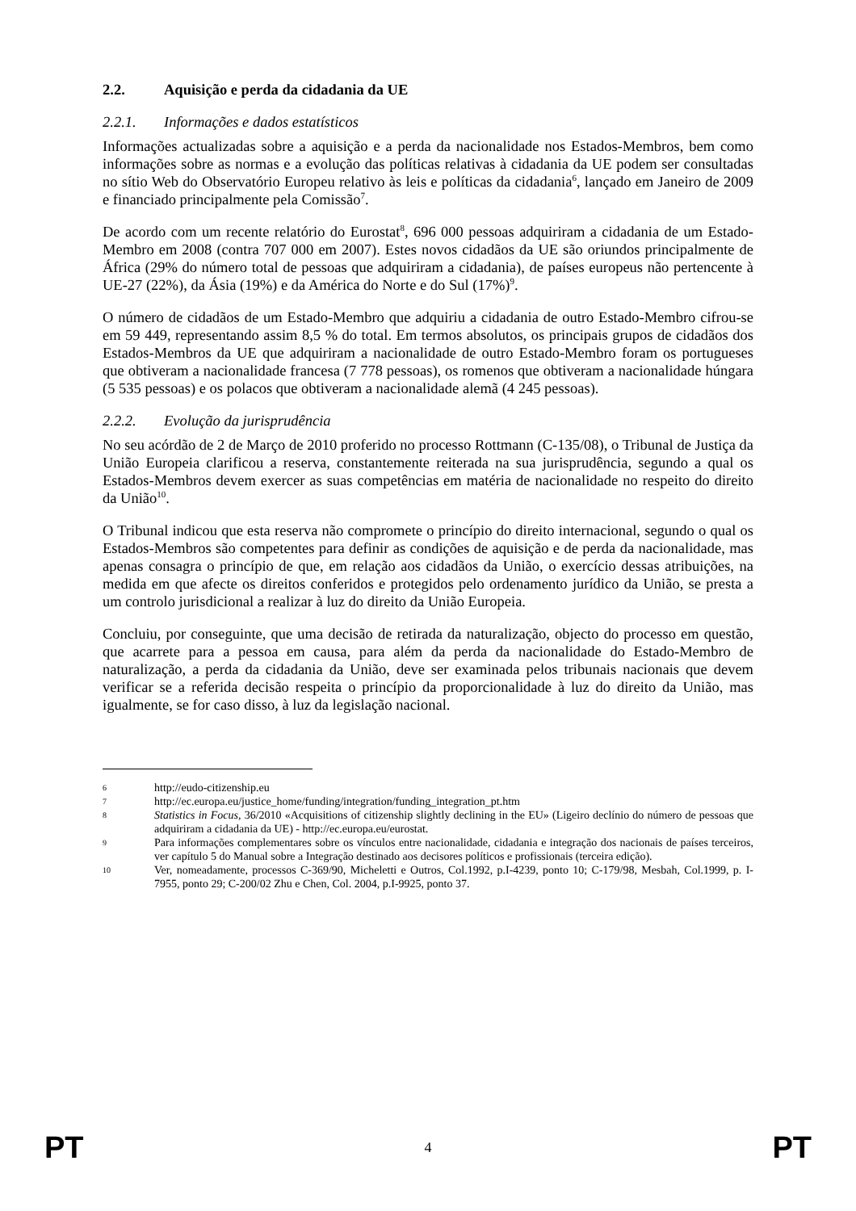2.2. Aquisição e perda da cidadania da UE
2.2.1. Informações e dados estatísticos
Informações actualizadas sobre a aquisição e a perda da nacionalidade nos Estados-Membros, bem como informações sobre as normas e a evolução das políticas relativas à cidadania da UE podem ser consultadas no sítio Web do Observatório Europeu relativo às leis e políticas da cidadania<sup>6</sup>, lançado em Janeiro de 2009 e financiado principalmente pela Comissão<sup>7</sup>.
De acordo com um recente relatório do Eurostat<sup>8</sup>, 696 000 pessoas adquiriram a cidadania de um Estado-Membro em 2008 (contra 707 000 em 2007). Estes novos cidadãos da UE são oriundos principalmente de África (29% do número total de pessoas que adquiriram a cidadania), de países europeus não pertencente à UE-27 (22%), da Ásia (19%) e da América do Norte e do Sul (17%)<sup>9</sup>.
O número de cidadãos de um Estado-Membro que adquiriu a cidadania de outro Estado-Membro cifrou-se em 59 449, representando assim 8,5 % do total. Em termos absolutos, os principais grupos de cidadãos dos Estados-Membros da UE que adquiriram a nacionalidade de outro Estado-Membro foram os portugueses que obtiveram a nacionalidade francesa (7 778 pessoas), os romenos que obtiveram a nacionalidade húngara (5 535 pessoas) e os polacos que obtiveram a nacionalidade alemã (4 245 pessoas).
2.2.2. Evolução da jurisprudência
No seu acórdão de 2 de Março de 2010 proferido no processo Rottmann (C-135/08), o Tribunal de Justiça da União Europeia clarificou a reserva, constantemente reiterada na sua jurisprudência, segundo a qual os Estados-Membros devem exercer as suas competências em matéria de nacionalidade no respeito do direito da União<sup>10</sup>.
O Tribunal indicou que esta reserva não compromete o princípio do direito internacional, segundo o qual os Estados-Membros são competentes para definir as condições de aquisição e de perda da nacionalidade, mas apenas consagra o princípio de que, em relação aos cidadãos da União, o exercício dessas atribuições, na medida em que afecte os direitos conferidos e protegidos pelo ordenamento jurídico da União, se presta a um controlo jurisdicional a realizar à luz do direito da União Europeia.
Concluiu, por conseguinte, que uma decisão de retirada da naturalização, objecto do processo em questão, que acarrete para a pessoa em causa, para além da perda da nacionalidade do Estado-Membro de naturalização, a perda da cidadania da União, deve ser examinada pelos tribunais nacionais que devem verificar se a referida decisão respeita o princípio da proporcionalidade à luz do direito da União, mas igualmente, se for caso disso, à luz da legislação nacional.
6 http://eudo-citizenship.eu
7 http://ec.europa.eu/justice_home/funding/integration/funding_integration_pt.htm
8 Statistics in Focus, 36/2010 «Acquisitions of citizenship slightly declining in the EU» (Ligeiro declínio do número de pessoas que adquiriram a cidadania da UE) - http://ec.europa.eu/eurostat.
9 Para informações complementares sobre os vínculos entre nacionalidade, cidadania e integração dos nacionais de países terceiros, ver capítulo 5 do Manual sobre a Integração destinado aos decisores políticos e profissionais (terceira edição).
10 Ver, nomeadamente, processos C-369/90, Micheletti e Outros, Col.1992, p.I-4239, ponto 10; C-179/98, Mesbah, Col.1999, p. I-7955, ponto 29; C-200/02 Zhu e Chen, Col. 2004, p.I-9925, ponto 37.
PT 4 PT